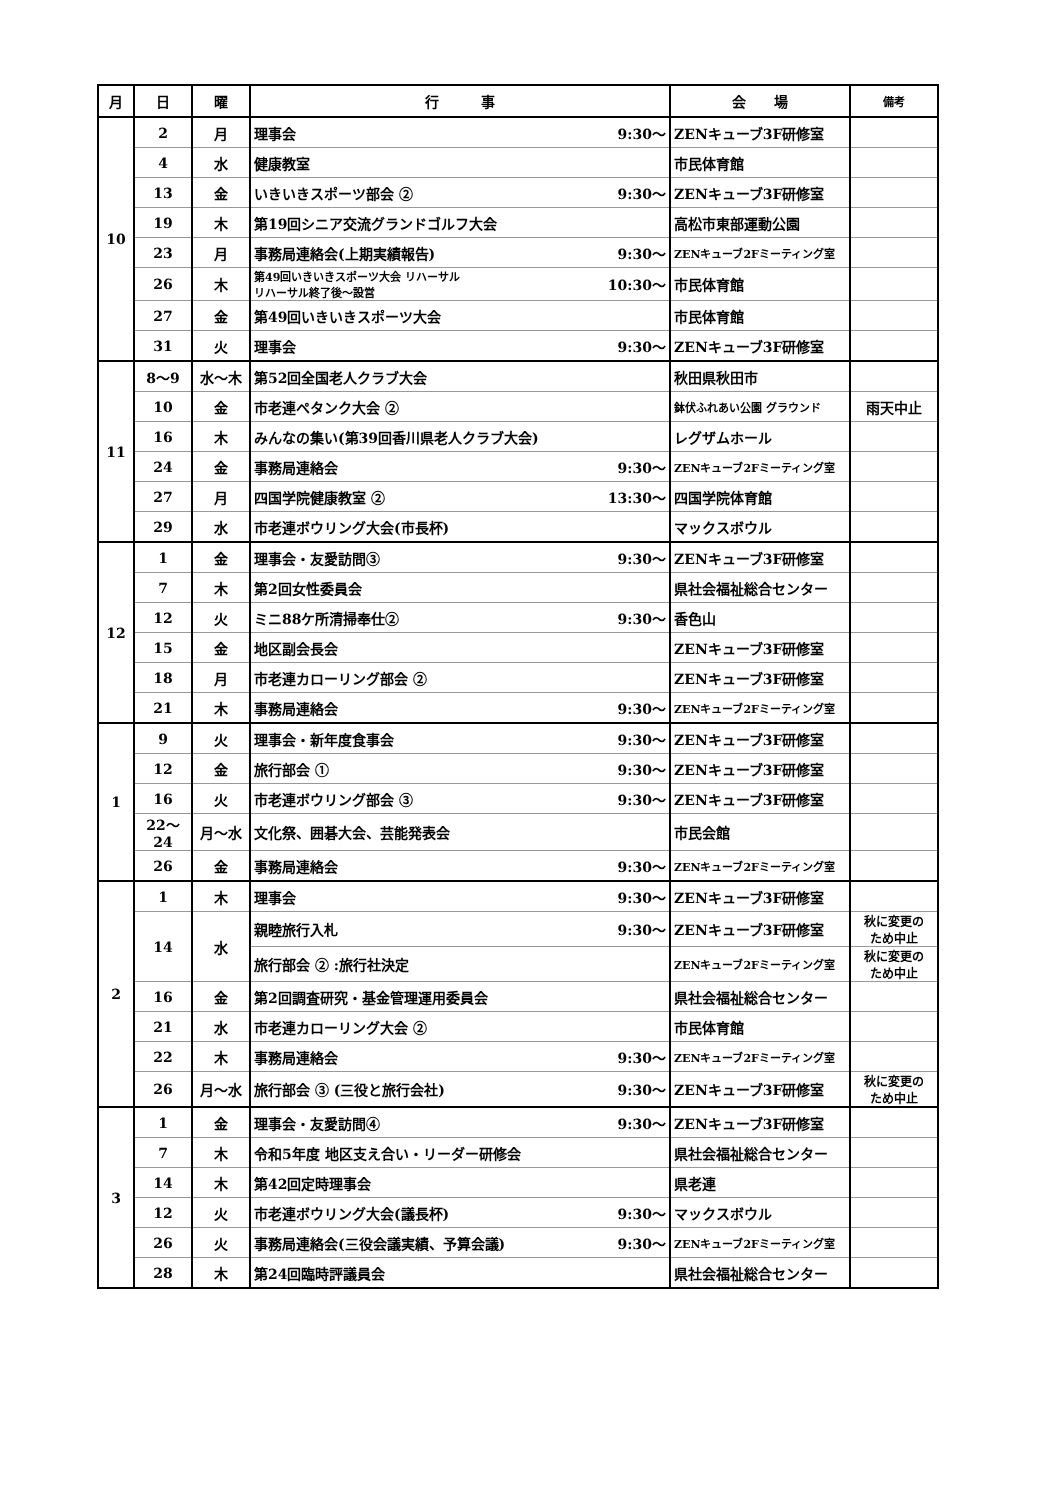| 月 | 日 | 曜 | 行 事 | | 会 場 | 備考 |
| --- | --- | --- | --- | --- | --- | --- |
| 10 | 2 | 月 | 理事会 | 9:30～ | ZENキューブ3F研修室 | |
| | 4 | 水 | 健康教室 | | 市民体育館 | |
| | 13 | 金 | いきいきスポーツ部会 ② | 9:30～ | ZENキューブ3F研修室 | |
| | 19 | 木 | 第19回シニア交流グランドゴルフ大会 | | 高松市東部運動公園 | |
| | 23 | 月 | 事務局連絡会(上期実績報告) | 9:30～ | ZENキューブ2Fミーティング室 | |
| | 26 | 木 | 第49回いきいきスポーツ大会 リハーサル リハーサル終了後～設営 | 10:30～ | 市民体育館 | |
| | 27 | 金 | 第49回いきいきスポーツ大会 | | 市民体育館 | |
| | 31 | 火 | 理事会 | 9:30～ | ZENキューブ3F研修室 | |
| 11 | 8～9 | 水～木 | 第52回全国老人クラブ大会 | | 秋田県秋田市 | |
| | 10 | 金 | 市老連ペタンク大会 ② | | 鉢伏ふれあい公園 グラウンド | 雨天中止 |
| | 16 | 木 | みんなの集い(第39回香川県老人クラブ大会) | | レグザムホール | |
| | 24 | 金 | 事務局連絡会 | 9:30～ | ZENキューブ2Fミーティング室 | |
| | 27 | 月 | 四国学院健康教室 ② | 13:30～ | 四国学院体育館 | |
| | 29 | 水 | 市老連ボウリング大会(市長杯) | | マックスボウル | |
| 12 | 1 | 金 | 理事会・友愛訪問③ | 9:30～ | ZENキューブ3F研修室 | |
| | 7 | 木 | 第2回女性委員会 | | 県社会福祉総合センター | |
| | 12 | 火 | ミニ88ケ所清掃奉仕② | 9:30～ | 香色山 | |
| | 15 | 金 | 地区副会長会 | | ZENキューブ3F研修室 | |
| | 18 | 月 | 市老連カローリング部会 ② | | ZENキューブ3F研修室 | |
| | 21 | 木 | 事務局連絡会 | 9:30～ | ZENキューブ2Fミーティング室 | |
| 1 | 9 | 火 | 理事会・新年度食事会 | 9:30～ | ZENキューブ3F研修室 | |
| | 12 | 金 | 旅行部会 ① | 9:30～ | ZENキューブ3F研修室 | |
| | 16 | 火 | 市老連ボウリング部会 ③ | 9:30～ | ZENキューブ3F研修室 | |
| | 22～24 | 月～水 | 文化祭、囲碁大会、芸能発表会 | | 市民会館 | |
| | 26 | 金 | 事務局連絡会 | 9:30～ | ZENキューブ2Fミーティング室 | |
| 2 | 1 | 木 | 理事会 | 9:30～ | ZENキューブ3F研修室 | |
| | 14 | 水 | 親睦旅行入札 | 9:30～ | ZENキューブ3F研修室 | 秋に変更の ため中止 |
| | | | 旅行部会 ② :旅行社決定 | | ZENキューブ2Fミーティング室 | 秋に変更の ため中止 |
| | 16 | 金 | 第2回調査研究・基金管理運用委員会 | | 県社会福祉総合センター | |
| | 21 | 水 | 市老連カローリング大会 ② | | 市民体育館 | |
| | 22 | 木 | 事務局連絡会 | 9:30～ | ZENキューブ2Fミーティング室 | |
| | 26 | 月～水 | 旅行部会 ③ (三役と旅行会社) | 9:30～ | ZENキューブ3F研修室 | 秋に変更の ため中止 |
| 3 | 1 | 金 | 理事会・友愛訪問④ | 9:30～ | ZENキューブ3F研修室 | |
| | 7 | 木 | 令和5年度 地区支え合い・リーダー研修会 | | 県社会福祉総合センター | |
| | 14 | 木 | 第42回定時理事会 | | 県老連 | |
| | 12 | 火 | 市老連ボウリング大会(議長杯) | 9:30～ | マックスボウル | |
| | 26 | 火 | 事務局連絡会(三役会議実績、予算会議) | 9:30～ | ZENキューブ2Fミーティング室 | |
| | 28 | 木 | 第24回臨時評議員会 | | 県社会福祉総合センター | |